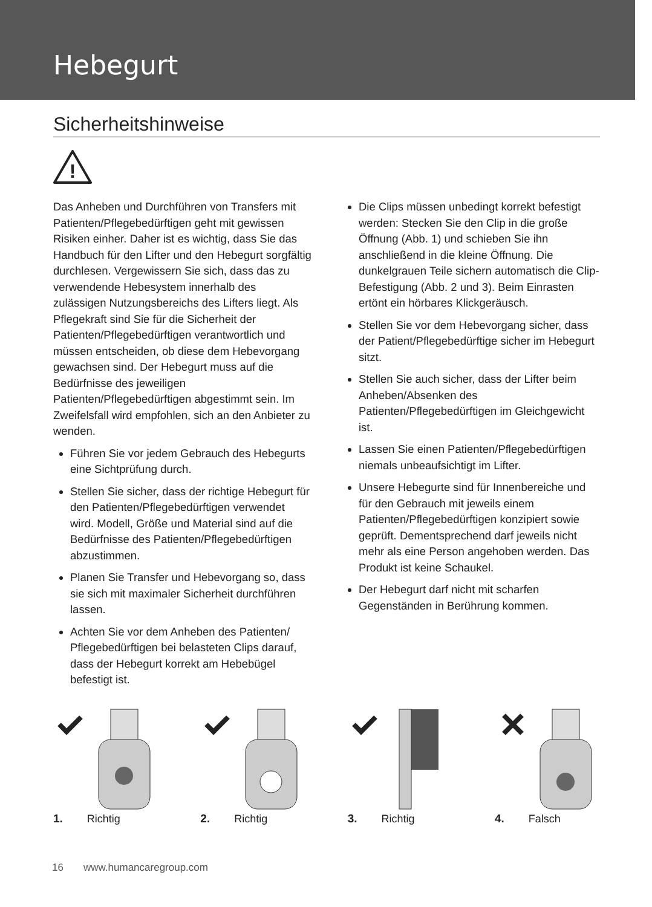Hebegurt
Sicherheitshinweise
!
Das Anheben und Durchführen von Transfers mit Patienten/Pflegebedürftigen geht mit gewissen Risiken einher. Daher ist es wichtig, dass Sie das Handbuch für den Lifter und den Hebegurt sorgfältig durchlesen. Vergewissern Sie sich, dass das zu verwendende Hebesystem innerhalb des zulässigen Nutzungsbereichs des Lifters liegt. Als Pflegekraft sind Sie für die Sicherheit der Patienten/Pflegebedürftigen verantwortlich und müssen entscheiden, ob diese dem Hebevorgang gewachsen sind. Der Hebegurt muss auf die Bedürfnisse des jeweiligen Patienten/Pflegebedürftigen abgestimmt sein. Im Zweifelsfall wird empfohlen, sich an den Anbieter zu wenden.
Führen Sie vor jedem Gebrauch des Hebegurts eine Sichtprüfung durch.
Stellen Sie sicher, dass der richtige Hebegurt für den Patienten/Pflegebedürftigen verwendet wird. Modell, Größe und Material sind auf die Bedürfnisse des Patienten/Pflegebedürftigen abzustimmen.
Planen Sie Transfer und Hebevorgang so, dass sie sich mit maximaler Sicherheit durchführen lassen.
Achten Sie vor dem Anheben des Patienten/ Pflegebedürftigen bei belasteten Clips darauf, dass der Hebegurt korrekt am Hebebügel befestigt ist.
Die Clips müssen unbedingt korrekt befestigt werden: Stecken Sie den Clip in die große Öffnung (Abb. 1) und schieben Sie ihn anschließend in die kleine Öffnung. Die dunkelgrauen Teile sichern automatisch die Clip-Befestigung (Abb. 2 und 3). Beim Einrasten ertönt ein hörbares Klickgeräusch.
Stellen Sie vor dem Hebevorgang sicher, dass der Patient/Pflegebedürftige sicher im Hebegurt sitzt.
Stellen Sie auch sicher, dass der Lifter beim Anheben/Absenken des Patienten/Pflegebedürftigen im Gleichgewicht ist.
Lassen Sie einen Patienten/Pflegebedürftigen niemals unbeaufsichtigt im Lifter.
Unsere Hebegurte sind für Innenbereiche und für den Gebrauch mit jeweils einem Patienten/Pflegebedürftigen konzipiert sowie geprüft. Dementsprechend darf jeweils nicht mehr als eine Person angehoben werden. Das Produkt ist keine Schaukel.
Der Hebegurt darf nicht mit scharfen Gegenständen in Berührung kommen.
1. Richtig 2. Richtig 3. Richtig 4. Falsch
16 www.humancaregroup.com